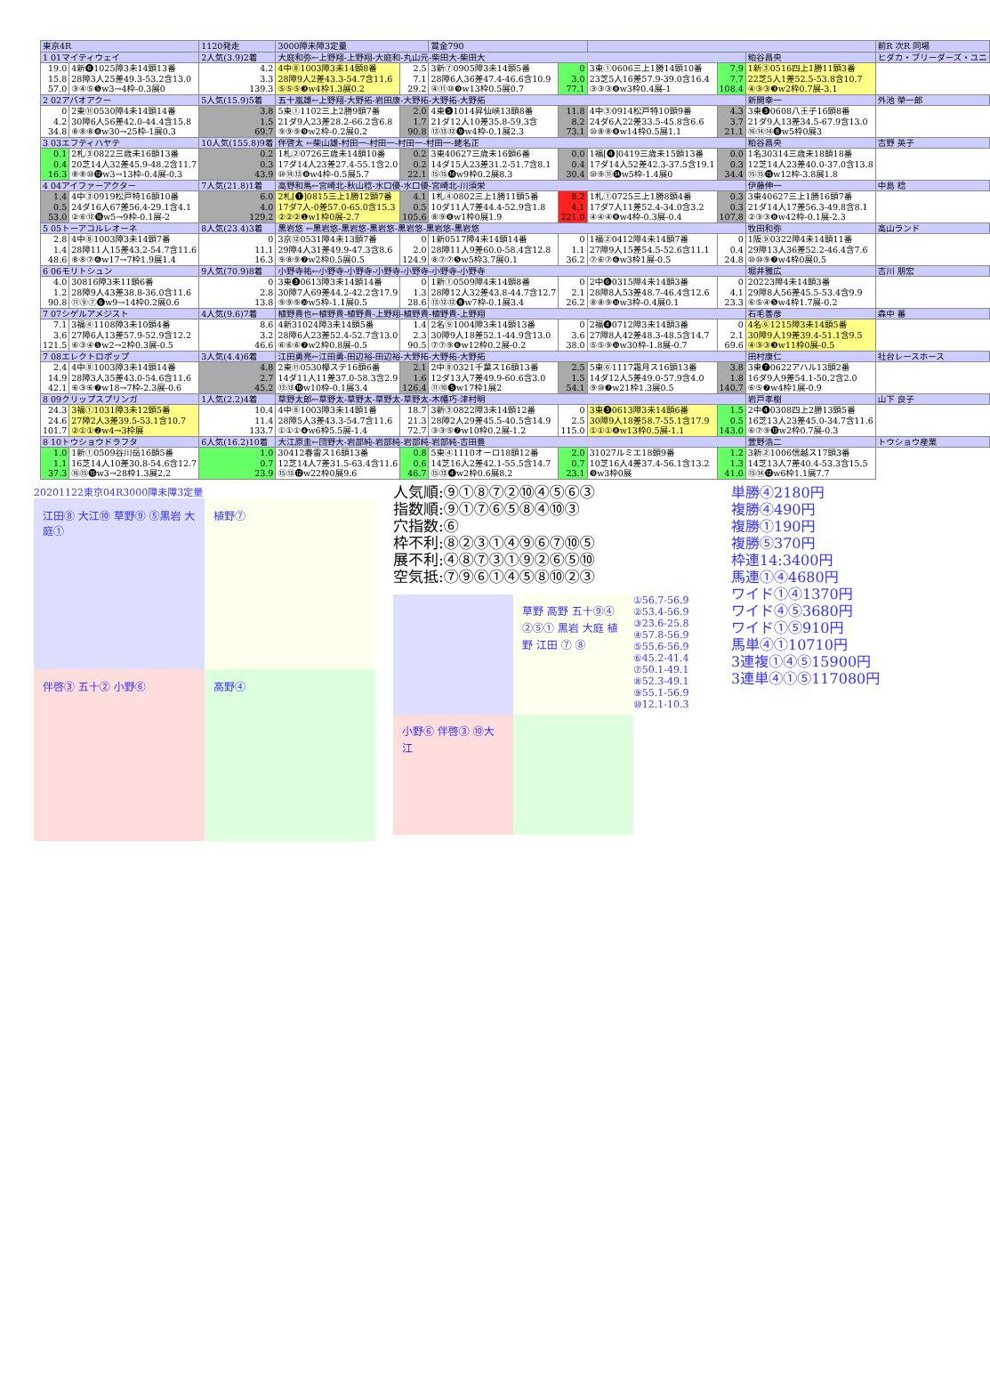| 東京4R | | 1120発走 | 3000障未障3定量 | | 賞金790 | | | | | 前R 次R 同場 |
| 1 01マイティウェイ | | 2人気(3.9)2着 | 大庭和弥←上野翔-上野翔-大庭和-丸山元-柴田大-柴田大 | | | | | | 粕谷昌央 | ヒダカ・ブリーダーズ・ユニ |
| 19.0 15.8 57.0 | 4新❻1025障3未14頭13番 28障3人25差49.3-53.2含13.0 ③④⑤❺w3→4枠-0.3展0 | 4.2 3.3 139.3 | 4中⑧1003障3未14頭8番 28障9人2差43.3-54.7含11.6 ⑤⑤⑤❸w4枠1.3展0.2 | 2.5 7.1 29.2 | 3新⑦0905障3未14頭5番 28障6人36差47.4-46.6含10.9 ④⑪⑩❾w13枠0.5展0.7 | 0 3.0 77.1 | 3東①0606三上1勝14頭10番 23芝5人16差57.9-39.0含16.4 ③③③❽w3枠0.4展-1 | 7.9 7.7 108.4 | 1新③0516四上1勝11頭3番 22芝5人1差52.5-53.8含10.7 ④③③❸w2枠0.7展-3.1 | |
| 2 02アバオアクー | | 5人気(15.9)5着 | 五十嵐雄←上野翔-大野拓-岩田康-大野拓-大野拓-大野拓 | | | | | | 新開幸一 | 外池 榮一郎 |
| 0 4.2 34.8 | 2東⑪0530障4未14頭14番 30障6人56差42.0-44.4含15.8 ⑧⑧⑧❽w30→25枠-1展0.3 | 3.8 1.5 69.7 | 5東①1102三上2勝9頭7番 21ダ9人23差28.2-66.2含6.8 ⑨⑨⑨❾w2枠-0.2展0.2 | 2.0 1.7 90.8 | 4東❺1014昇仙峡13頭8番 21ダ12人10差35.8-59.3含 ⑬⑬⑫❾w4枠-0.1展2.3 | 11.8 8.2 73.1 | 4中③0914松戸特10頭9番 24ダ6人22差33.5-45.8含6.6 ⑩⑧⑧❽w14枠0.5展1.1 | 4.3 3.7 21.1 | 3東❸0608八王子16頭8番 21ダ9人13差34.5-67.9含13.0 ⑯⑭⑭❽w5枠0展3 | |
| 3 03エフティハヤテ | | 10人気(155.8)9着 | 伴啓太 ←柴山雄-村田一-村田一-村田一-村田一-蛯名正 | | | | | | 粕谷昌央 | 吉野 英子 |
| 0.1 0.4 16.3 | 2札③0822三歳未16頭13番 20芝14人32差45.9-48.2含11.7 ⑧⑧⑩⓬w3→13枠-0.4展-0.3 | 0.2 0.3 43.9 | 1札②0726三歳未14頭10番 17ダ14人23差27.4-55.1含2.0 ⑩⑭⑬❽w4枠-0.5展5.7 | 0.2 0.2 22.1 | 3東40627三歳未16頭6番 14ダ15人23差31.2-51.7含8.1 ⑮⑮⓮w9枠0.2展8.3 | 0.0 0.4 30.4 | 1福[❹]0419三歳未15頭13番 17ダ14人52差42.3-37.5含19.1 ⑩⑨⑪⓮w5枠-1.4展0 | 0.0 0.3 34.4 | 1名30314三歳未18頭18番 12芝14人23差40.0-37.0含13.8 ⑮⑮⓯w12枠-3.8展1.8 | |
| 4 04アイファーアクター | | 7人気(21.8)1着 | 高野和馬←宮崎北-秋山稔-水口優-水口優-宮崎北-川須栄 | | | | | | 伊藤伸一 | 中島 稔 |
| 1.4 0.5 53.0 | 4中③0919松戸特16頭10番 24ダ16人67差56.4-29.1含4.1 ②⑥⑫⓰w5→9枠-0.1展-2 | 6.0 4.0 129.2 | 2札[❶]0815三上1勝12頭7番 17ダ7人-0差57.0-65.0含15.3 ②②②❶w1枠0展-2.7 | 4.1 0.5 105.6 | 1札④0802三上1勝11頭5番 10ダ11人7差44.4-52.9含1.8 ⑧⑨❽w1枠0展1.9 | 8.2 4.1 221.0 | 1札①0725三上1勝8頭4番 17ダ7人11差52.4-34.0含3.2 ④④④❽w4枠-0.3展-0.4 | 0.3 0.3 107.8 | 3東40627三上1勝16頭7番 21ダ14人17差56.3-49.8含8.1 ②③③❽w42枠-0.1展-2.3 | |
| 5 05トーアコルレオーネ | | 8人気(23.4)3着 | 黒岩悠 ←黒岩悠-黒岩悠-黒岩悠-黒岩悠-黒岩悠-黒岩悠 | | | | | | 牧田和弥 | 高山ランド |
| 2.8 1.4 48.6 | 4中⑧1003障3未14頭7番 28障11人15差43.2-54.7含11.6 ⑧⑧⑦❻w17→7枠1.9展1.4 | 0 11.1 16.3 | 3京⑫0531障4未13頭7番 29障4人31差49.9-47.3含8.6 ⑨⑧⑨❼w2枠0.5展0.5 | 0 2.0 124.9 | 1新0517障4未14頭14番 28障11人9差60.0-58.4含12.8 ⑧⑦⑦❺w5枠3.7展0.1 | 0 1.1 36.2 | 1福②0412障4未14頭7番 27障9人15差54.5-52.6含11.1 ⑦⑥⑦❻w3枠1展-0.5 | 0 0.4 24.8 | 1阪⑨0322障4未14頭11番 29障13人36差52.2-46.4含7.6 ⑩⑩⑨❼w4枠0展0.5 | |
| 6 06モリトシュン | | 9人気(70.9)8着 | 小野寺祐←小野寺-小野寺-小野寺-小野寺-小野寺-小野寺 | | | | | | 堀井雅広 | 吉川 朋宏 |
| 4.0 1.2 90.8 | 30816障3未11頭6番 28障9人43差38.8-36.0含11.6 ⑪⑨⑦❻w9→14枠0.2展0.6 | 0 2.8 13.8 | 3東❸0613障3未14頭14番 30障7人69差44.2-42.2含17.9 ⑨⑨⑨❿w5枠-1.1展0.5 | 0 1.3 28.6 | 1新①0509障4未14頭8番 28障12人32差43.8-44.7含12.7 ⑬⑫⑫❽w7枠-0.1展3.4 | 0 2.1 26.2 | 2中❻0315障4未14頭3番 28障8人53差48.7-46.4含12.6 ⑧⑧⑨❿w3枠-0.4展0.1 | 0 4.1 23.3 | 20223障4未14頭3番 29障8人56差45.5-53.4含9.9 ⑥⑤④❺w4枠1.7展-0.2 | |
| 7 07シゲルアメジスト | | 4人気(9.6)7着 | 植野貴也←植野貴-植野貴-上野翔-植野貴-植野貴-上野翔 | | | | | | 石毛善彦 | 森中 蕃 |
| 7.1 3.6 121.5 | 3福④1108障3未10頭4番 27障6人13差57.9-52.9含12.2 ⑥③④❺w2→2枠0.3展-0.5 | 8.6 3.2 46.6 | 4新31024障3未14頭5番 28障6人23差52.4-52.7含13.0 ⑥⑥⑥❼w2枠0.8展-0.5 | 1.4 2.3 90.5 | 2名⑨1004障3未14頭13番 30障9人18差52.1-44.9含13.0 ⑦⑦⑨❻w12枠0.2展-0.2 | 0 3.6 38.0 | 2福❹0712障3未14頭3番 27障8人42差48.3-48.5含14.7 ⑤⑤⑨❿w30枠-1.8展-0.7 | 0 2.1 69.6 | 4名⑥1215障3未14頭5番 30障9人19差39.4-51.1含9.5 ④③③❸w11枠0展-0.5 | |
| 7 08エレクトロポップ | | 3人気(4.4)6着 | 江田勇亮←江田勇-田辺裕-田辺裕-大野拓-大野拓-大野拓 | | | | | | 田村康仁 | 社台レースホース |
| 2.4 14.9 42.1 | 4中⑧1003障3未14頭14番 28障3人35差43.0-54.6含11.6 ⑥③⑥❼w18→7枠-2.3展-0.6 | 4.8 2.7 45.2 | 2東⑪0530欅ステ16頭6番 14ダ11人11差37.0-58.3含2.9 ⑬⑬❿w10枠-0.1展3.4 | 2.1 1.6 126.4 | 2中⑧0321千葉ス16頭13番 12ダ13人7差49.9-60.6含3.0 ⑪⑩❺w17枠1展2 | 2.5 1.5 54.1 | 5東⑥1117霜月ス16頭13番 14ダ12人5差49.0-57.9含4.0 ⑨⑩❼w21枠1.3展0.5 | 3.8 1.8 140.7 | 3東❼0622アハル13頭2番 16ダ9人9差54.1-50.2含2.0 ⑥⑤❼w4枠1展-0.9 | |
| 8 09クリップスプリンガ | | 1人気(2.2)4着 | 草野太郎←草野太-草野太-草野太-草野太-木幡巧-津村明 | | | | | | 岩戸孝樹 | 山下 良子 |
| 24.3 24.6 101.7 | 3福①1031障3未12頭5番 27障2人3差39.5-53.1含10.7 ②①①❷w4→3枠展 | 10.4 11.4 133.7 | 4中⑧1003障3未14頭1番 28障5人3差43.3-54.7含11.6 ①①①❹w6枠5.5展-1.4 | 18.7 21.3 72.7 | 3新③0822障3未14頭12番 28障2人29差45.5-40.5含14.9 ③③⑤❼w10枠0.2展-1.2 | 0 2.5 115.0 | 3東❸0613障3未14頭6番 30障9人18差58.7-55.1含17.9 ①①①❽w13枠0.5展-1.1 | 1.5 0.5 143.0 | 2中❹0308四上2勝13頭5番 16芝13人23差45.0-34.7含11.6 ⑥⑦⑨⓭w2枠0.7展-0.3 | |
| 8 10トウショウドラフタ | | 6人気(16.2)10着 | 大江原圭←団野大-岩部純-岩部純-岩部純-岩部純-吉田豊 | | | | | | 萱野浩二 | トウショウ産業 |
| 1.0 1.1 37.3 | 1新①0509谷川岳16頭5番 16芝14人10差30.8-54.6含12.7 ⑯⑮⓯w3→28枠1.3展2.2 | 1.0 0.7 23.9 | 30412春雷ス16頭13番 12芝14人7差31.5-63.4含11.6 ⑮⑮⓬w22枠0展9.6 | 0.8 0.6 46.7 | 5東④1110オーロ18頭12番 14芝16人2差42.1-55.5含14.7 ⑮⑬❹w2枠0.6展8.2 | 2.0 0.7 23.1 | 31027ルミエ18頭9番 10芝16人4差37.4-56.1含13.2 ❾w3枠0展 | 1.2 1.3 41.0 | 3新②1006信越ス17頭3番 14芝13人7差40.4-53.3含15.5 ⑮⑭⓬w6枠1.1展7.7 | |
20201122東京04R3000障未障3定量
江田⑧ 大江⑩ 草野⑨ ⑤黒岩 大庭①
植野⑦
伴啓③ 五十② 小野⑥
高野④
人気順:⑨①⑧⑦②⑩④⑤⑥③
指数順:⑨①⑦⑥⑤⑧④⑩③
穴指数:⑥
枠不利:⑧②③①④⑨⑥⑦⑩⑤
展不利:④⑧⑦③①⑨②⑥⑤⑩
空気抵:⑦⑨⑥①④⑤⑧⑩②③
草野 高野 五十⑨④ ②⑤① 黒岩 大庭 植野 江田 ⑦ ⑧
小野⑥ 伴啓③ ⑩大江
①56.7-56.9
②53.4-56.9
③23.6-25.8
④57.8-56.9
⑤55.6-56.9
⑥45.2-41.4
⑦50.1-49.1
⑧52.3-49.1
⑨55.1-56.9
⑩12.1-10.3
単勝④2180円
複勝④490円
複勝①190円
複勝⑤370円
枠連14:3400円
馬連①④4680円
ワイド①④1370円
ワイド④⑤3680円
ワイド①⑤910円
馬単④①10710円
3連複①④⑤15900円
3連単④①⑤117080円